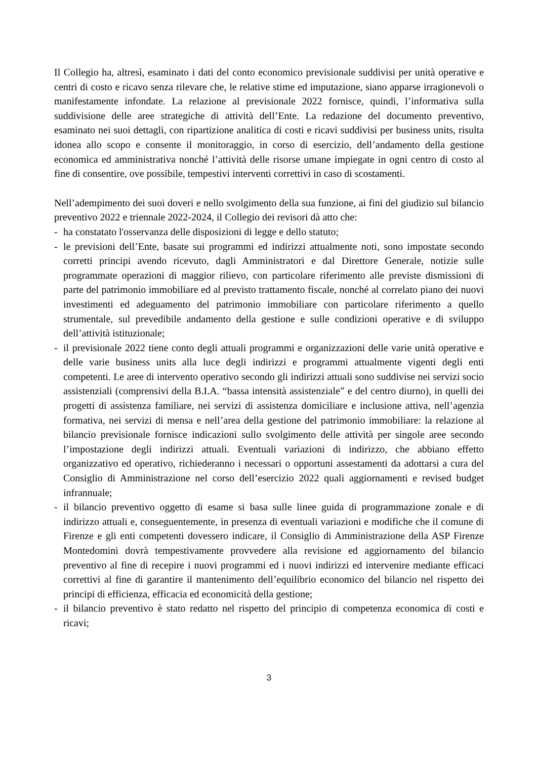Il Collegio ha, altresì, esaminato i dati del conto economico previsionale suddivisi per unità operative e centri di costo e ricavo senza rilevare che, le relative stime ed imputazione, siano apparse irragionevoli o manifestamente infondate. La relazione al previsionale 2022 fornisce, quindi, l’informativa sulla suddivisione delle aree strategiche di attività dell’Ente. La redazione del documento preventivo, esaminato nei suoi dettagli, con ripartizione analitica di costi e ricavi suddivisi per business units, risulta idonea allo scopo e consente il monitoraggio, in corso di esercizio, dell’andamento della gestione economica ed amministrativa nonché l’attività delle risorse umane impiegate in ogni centro di costo al fine di consentire, ove possibile, tempestivi interventi correttivi in caso di scostamenti.
Nell’adempimento dei suoi doveri e nello svolgimento della sua funzione, ai fini del giudizio sul bilancio preventivo 2022 e triennale 2022-2024, il Collegio dei revisori dà atto che:
- ha constatato l'osservanza delle disposizioni di legge e dello statuto;
- le previsioni dell’Ente, basate sui programmi ed indirizzi attualmente noti, sono impostate secondo corretti principi avendo ricevuto, dagli Amministratori e dal Direttore Generale, notizie sulle programmate operazioni di maggior rilievo, con particolare riferimento alle previste dismissioni di parte del patrimonio immobiliare ed al previsto trattamento fiscale, nonché al correlato piano dei nuovi investimenti ed adeguamento del patrimonio immobiliare con particolare riferimento a quello strumentale, sul prevedibile andamento della gestione e sulle condizioni operative e di sviluppo dell’attività istituzionale;
- il previsionale 2022 tiene conto degli attuali programmi e organizzazioni delle varie unità operative e delle varie business units alla luce degli indirizzi e programmi attualmente vigenti degli enti competenti. Le aree di intervento operativo secondo gli indirizzi attuali sono suddivise nei servizi socio assistenziali (comprensivi della B.I.A. “bassa intensità assistenziale” e del centro diurno), in quelli dei progetti di assistenza familiare, nei servizi di assistenza domiciliare e inclusione attiva, nell’agenzia formativa, nei servizi di mensa e nell’area della gestione del patrimonio immobiliare: la relazione al bilancio previsionale fornisce indicazioni sullo svolgimento delle attività per singole aree secondo l’impostazione degli indirizzi attuali. Eventuali variazioni di indirizzo, che abbiano effetto organizzativo ed operativo, richiederanno i necessari o opportuni assestamenti da adottarsi a cura del Consiglio di Amministrazione nel corso dell’esercizio 2022 quali aggiornamenti e revised budget infrannuale;
- il bilancio preventivo oggetto di esame si basa sulle linee guida di programmazione zonale e di indirizzo attuali e, conseguentemente, in presenza di eventuali variazioni e modifiche che il comune di Firenze e gli enti competenti dovessero indicare, il Consiglio di Amministrazione della ASP Firenze Montedomini dovrà tempestivamente provvedere alla revisione ed aggiornamento del bilancio preventivo al fine di recepire i nuovi programmi ed i nuovi indirizzi ed intervenire mediante efficaci correttivi al fine di garantire il mantenimento dell’equilibrio economico del bilancio nel rispetto dei principi di efficienza, efficacia ed economicità della gestione;
- il bilancio preventivo è stato redatto nel rispetto del principio di competenza economica di costi e ricavi;
3